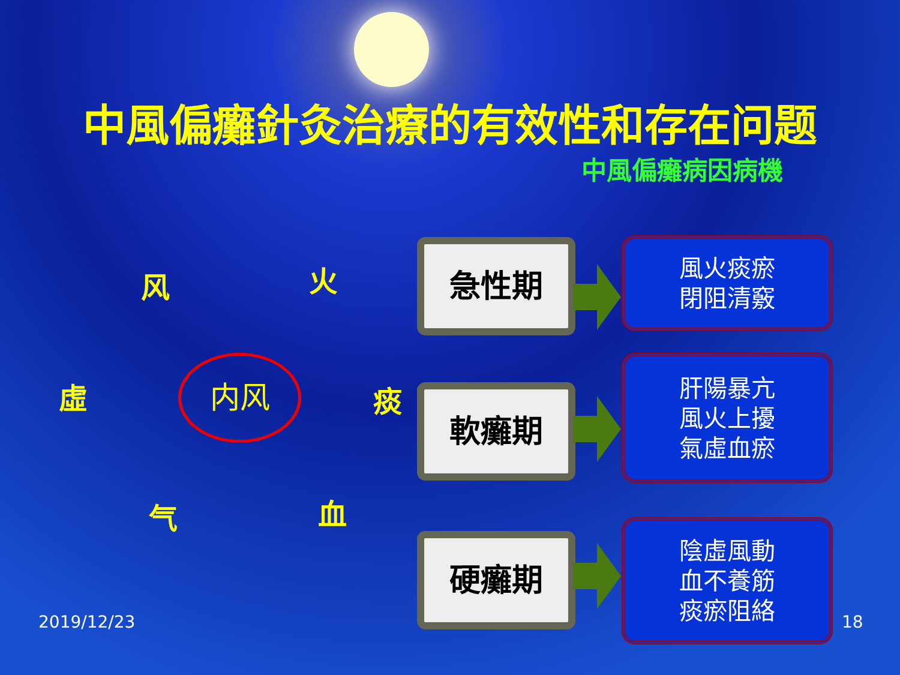中風偏癱針灸治療的有效性和存在问题
中風偏癱病因病機
风 火
虛 痰
气 血
内风
急性期
風火痰瘀
閉阻清竅
軟癱期
肝陽暴亢
風火上擾
氣虛血瘀
硬癱期
陰虛風動
血不養筋
痰瘀阻絡
2019/12/23 18